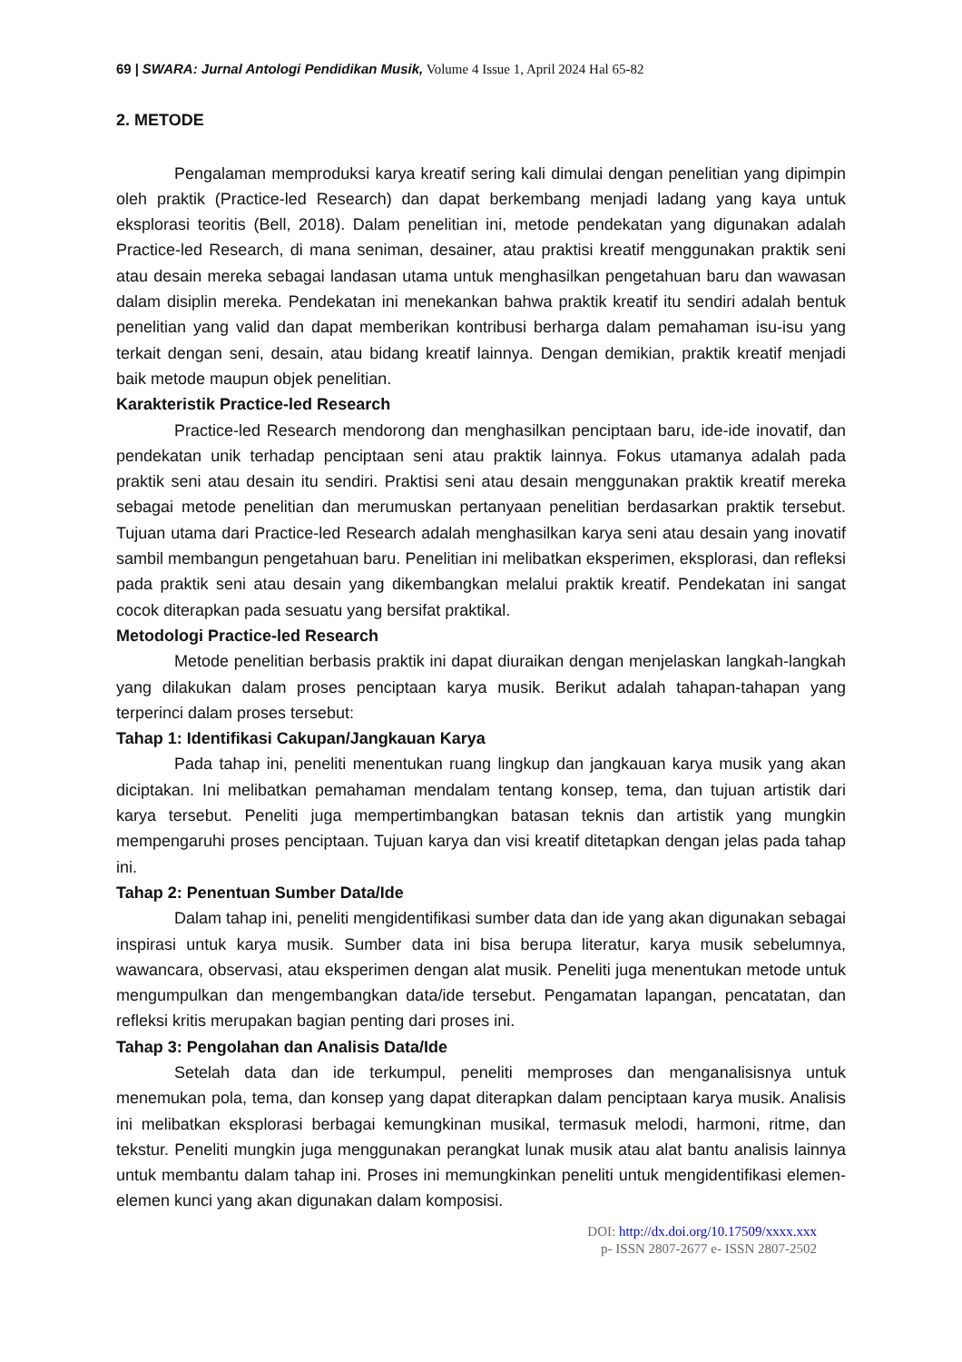69 | SWARA: Jurnal Antologi Pendidikan Musik, Volume 4 Issue 1, April 2024 Hal 65-82
2. METODE
Pengalaman memproduksi karya kreatif sering kali dimulai dengan penelitian yang dipimpin oleh praktik (Practice-led Research) dan dapat berkembang menjadi ladang yang kaya untuk eksplorasi teoritis (Bell, 2018). Dalam penelitian ini, metode pendekatan yang digunakan adalah Practice-led Research, di mana seniman, desainer, atau praktisi kreatif menggunakan praktik seni atau desain mereka sebagai landasan utama untuk menghasilkan pengetahuan baru dan wawasan dalam disiplin mereka. Pendekatan ini menekankan bahwa praktik kreatif itu sendiri adalah bentuk penelitian yang valid dan dapat memberikan kontribusi berharga dalam pemahaman isu-isu yang terkait dengan seni, desain, atau bidang kreatif lainnya. Dengan demikian, praktik kreatif menjadi baik metode maupun objek penelitian.
Karakteristik Practice-led Research
Practice-led Research mendorong dan menghasilkan penciptaan baru, ide-ide inovatif, dan pendekatan unik terhadap penciptaan seni atau praktik lainnya. Fokus utamanya adalah pada praktik seni atau desain itu sendiri. Praktisi seni atau desain menggunakan praktik kreatif mereka sebagai metode penelitian dan merumuskan pertanyaan penelitian berdasarkan praktik tersebut. Tujuan utama dari Practice-led Research adalah menghasilkan karya seni atau desain yang inovatif sambil membangun pengetahuan baru. Penelitian ini melibatkan eksperimen, eksplorasi, dan refleksi pada praktik seni atau desain yang dikembangkan melalui praktik kreatif. Pendekatan ini sangat cocok diterapkan pada sesuatu yang bersifat praktikal.
Metodologi Practice-led Research
Metode penelitian berbasis praktik ini dapat diuraikan dengan menjelaskan langkah-langkah yang dilakukan dalam proses penciptaan karya musik. Berikut adalah tahapan-tahapan yang terperinci dalam proses tersebut:
Tahap 1: Identifikasi Cakupan/Jangkauan Karya
Pada tahap ini, peneliti menentukan ruang lingkup dan jangkauan karya musik yang akan diciptakan. Ini melibatkan pemahaman mendalam tentang konsep, tema, dan tujuan artistik dari karya tersebut. Peneliti juga mempertimbangkan batasan teknis dan artistik yang mungkin mempengaruhi proses penciptaan. Tujuan karya dan visi kreatif ditetapkan dengan jelas pada tahap ini.
Tahap 2: Penentuan Sumber Data/Ide
Dalam tahap ini, peneliti mengidentifikasi sumber data dan ide yang akan digunakan sebagai inspirasi untuk karya musik. Sumber data ini bisa berupa literatur, karya musik sebelumnya, wawancara, observasi, atau eksperimen dengan alat musik. Peneliti juga menentukan metode untuk mengumpulkan dan mengembangkan data/ide tersebut. Pengamatan lapangan, pencatatan, dan refleksi kritis merupakan bagian penting dari proses ini.
Tahap 3: Pengolahan dan Analisis Data/Ide
Setelah data dan ide terkumpul, peneliti memproses dan menganalisisnya untuk menemukan pola, tema, dan konsep yang dapat diterapkan dalam penciptaan karya musik. Analisis ini melibatkan eksplorasi berbagai kemungkinan musikal, termasuk melodi, harmoni, ritme, dan tekstur. Peneliti mungkin juga menggunakan perangkat lunak musik atau alat bantu analisis lainnya untuk membantu dalam tahap ini. Proses ini memungkinkan peneliti untuk mengidentifikasi elemen-elemen kunci yang akan digunakan dalam komposisi.
DOI: http://dx.doi.org/10.17509/xxxx.xxx
p- ISSN 2807-2677 e- ISSN 2807-2502